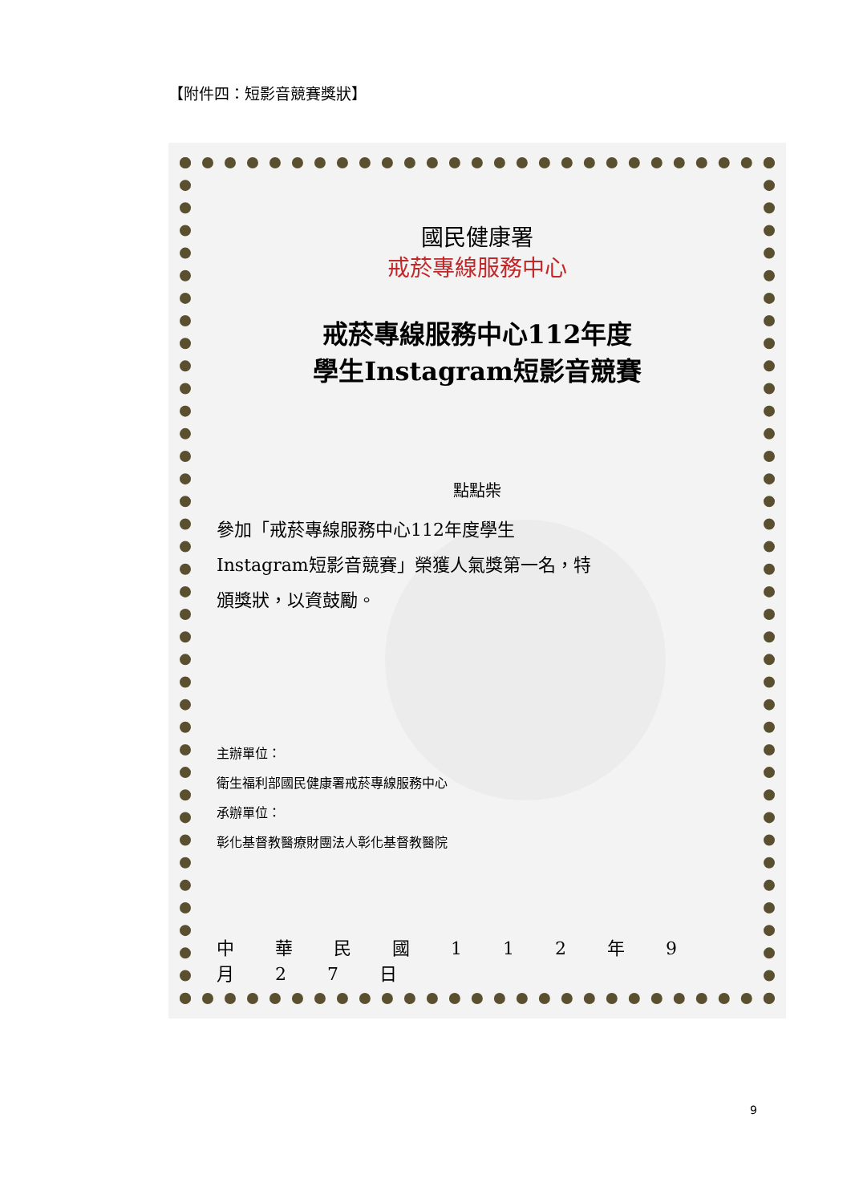【附件四：短影音競賽獎狀】
國民健康署
戒菸專線服務中心
戒菸專線服務中心112年度
學生Instagram短影音競賽
點點柴
參加「戒菸專線服務中心112年度學生Instagram短影音競賽」榮獲人氣獎第一名，特頒獎狀，以資鼓勵。
主辦單位：
衛生福利部國民健康署戒菸專線服務中心
承辦單位：
彰化基督教醫療財團法人彰化基督教醫院
中 華 民 國 1 1 2 年 9 月 2 7 日
9